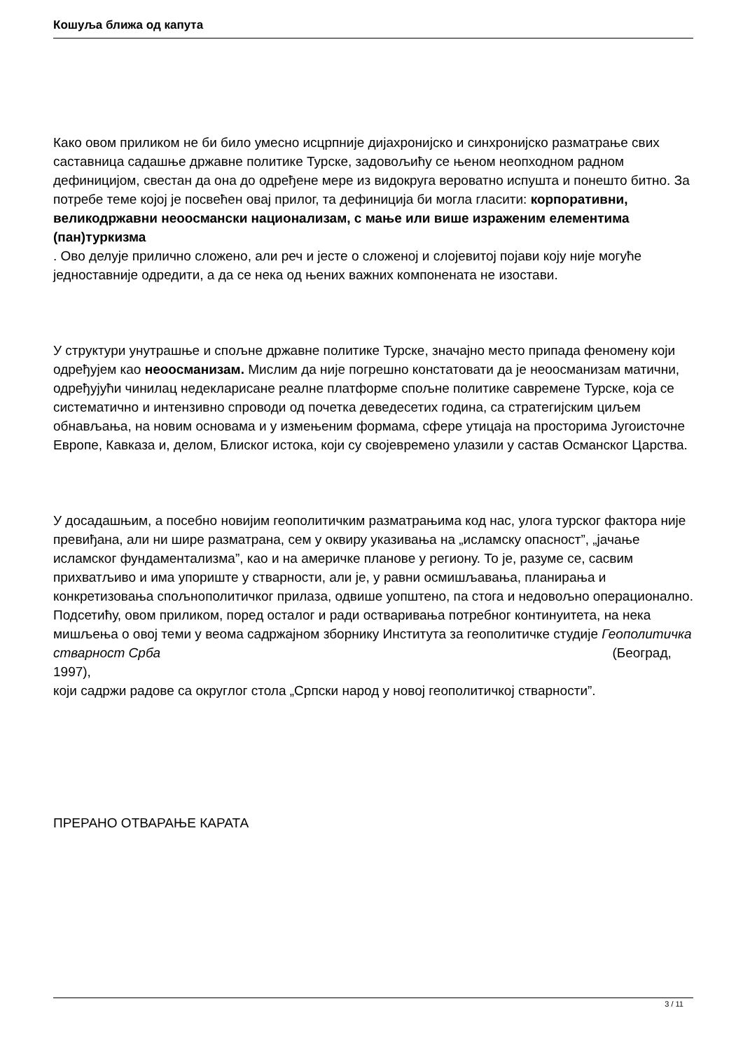Кошуља ближа од капута
Како овом приликом не би било умесно исцрпније дијахронијско и синхронијско разматрање свих саставница садашње државне политике Турске, задовољићу се њеном неопходном радном дефиницијом, свестан да она до одређене мере из видокруга вероватно испушта и понешто битно. За потребе теме којој је посвећен овај прилог, та дефиниција би могла гласити: корпоративни, великодржавни неоосмански национализам, с мање или више израженим елементима (пан)туркизма
. Ово делује прилично сложено, али реч и јесте о сложеној и слојевитој појави коју није могуће једноставније одредити, а да се нека од њених важних компонената не изостави.
У структури унутрашње и спољне државне политике Турске, значајно место припада феномену који одређујем као неоосманизам. Мислим да није погрешно констатовати да је неоосманизам матични, одређујући чинилац недекларисане реалне платформе спољне политике савремене Турске, која се систематично и интензивно спроводи од почетка деведесетих година, са стратегијским циљем обнављања, на новим основама и у измењеним формама, сфере утицаја на просторима Југоисточне Европе, Кавказа и, делом, Блиског истока, који су својевремено улазили у састав Османског Царства.
У досадашњим, а посебно новијим геополитичким разматрањима код нас, улога турског фактора није превиђана, али ни шире разматрана, сем у оквиру указивања на „исламску опасност”, „јачање исламског фундаментализма”, као и на америчке планове у региону. То је, разуме се, сасвим прихватљиво и има упориште у стварности, али је, у равни осмишљавања, планирања и конкретизовања спољнополитичког прилаза, одвише уопштено, па стога и недовољно операционално. Подсетићу, овом приликом, поред осталог и ради остваривања потребног континуитета, на нека мишљења о овој теми у веома садржајном зборнику Института за геополитичке студије Геополитичка стварност Срба (Београд, 1997),
који садржи радове са округлог стола „Српски народ у новој геополитичкој стварности”.
ПРЕРАНО ОТВАРАЊЕ КАРАТА
3 / 11